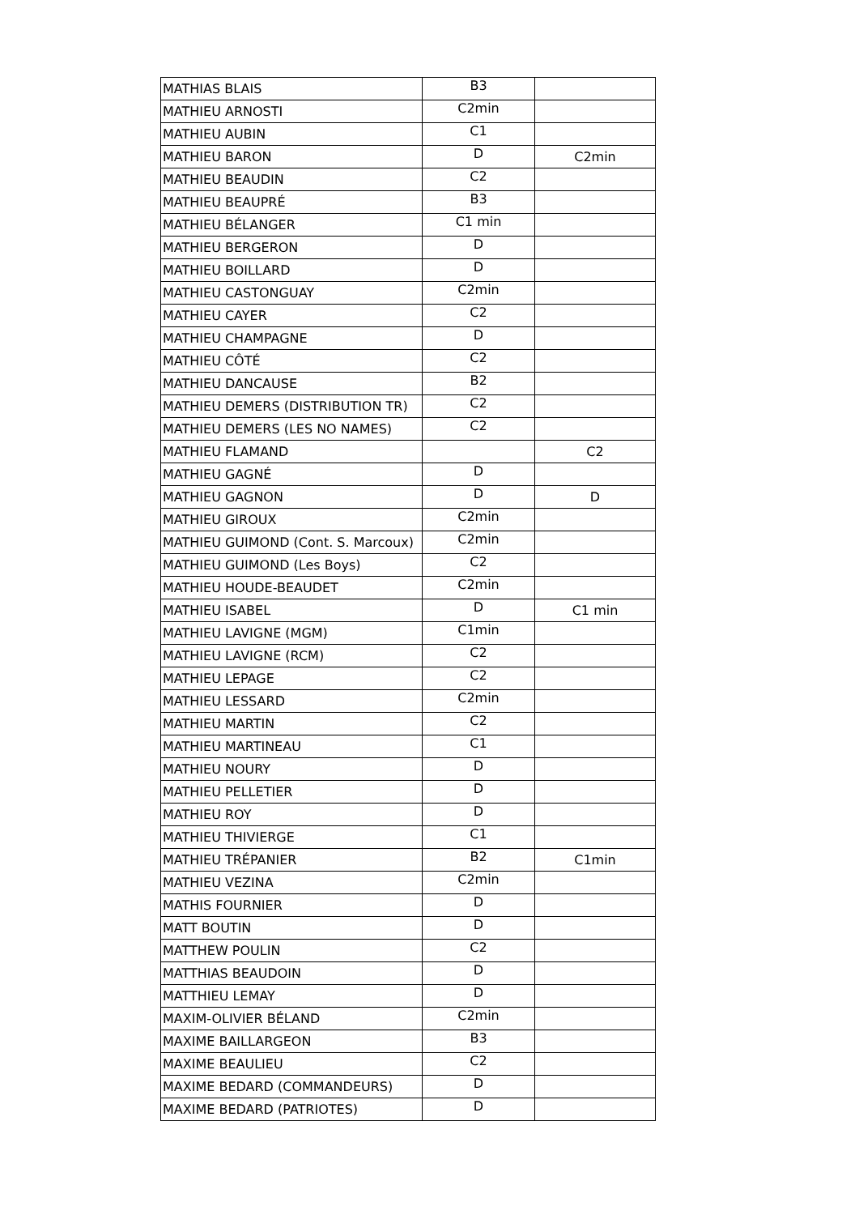| MATHIAS BLAIS | B3 | |
| MATHIEU ARNOSTI | C2min | |
| MATHIEU AUBIN | C1 | |
| MATHIEU BARON | D | C2min |
| MATHIEU BEAUDIN | C2 | |
| MATHIEU BEAUPRÉ | B3 | |
| MATHIEU BÉLANGER | C1 min | |
| MATHIEU BERGERON | D | |
| MATHIEU BOILLARD | D | |
| MATHIEU CASTONGUAY | C2min | |
| MATHIEU CAYER | C2 | |
| MATHIEU CHAMPAGNE | D | |
| MATHIEU CÔTÉ | C2 | |
| MATHIEU DANCAUSE | B2 | |
| MATHIEU DEMERS (DISTRIBUTION TR) | C2 | |
| MATHIEU DEMERS (LES NO NAMES) | C2 | |
| MATHIEU FLAMAND | | C2 |
| MATHIEU GAGNÉ | D | |
| MATHIEU GAGNON | D | D |
| MATHIEU GIROUX | C2min | |
| MATHIEU GUIMOND (Cont. S. Marcoux) | C2min | |
| MATHIEU GUIMOND (Les Boys) | C2 | |
| MATHIEU HOUDE-BEAUDET | C2min | |
| MATHIEU ISABEL | D | C1 min |
| MATHIEU LAVIGNE (MGM) | C1min | |
| MATHIEU LAVIGNE (RCM) | C2 | |
| MATHIEU LEPAGE | C2 | |
| MATHIEU LESSARD | C2min | |
| MATHIEU MARTIN | C2 | |
| MATHIEU MARTINEAU | C1 | |
| MATHIEU NOURY | D | |
| MATHIEU PELLETIER | D | |
| MATHIEU ROY | D | |
| MATHIEU THIVIERGE | C1 | |
| MATHIEU TRÉPANIER | B2 | C1min |
| MATHIEU VEZINA | C2min | |
| MATHIS FOURNIER | D | |
| MATT BOUTIN | D | |
| MATTHEW POULIN | C2 | |
| MATTHIAS BEAUDOIN | D | |
| MATTHIEU LEMAY | D | |
| MAXIM-OLIVIER BÉLAND | C2min | |
| MAXIME BAILLARGEON | B3 | |
| MAXIME BEAULIEU | C2 | |
| MAXIME BEDARD (COMMANDEURS) | D | |
| MAXIME BEDARD (PATRIOTES) | D | |